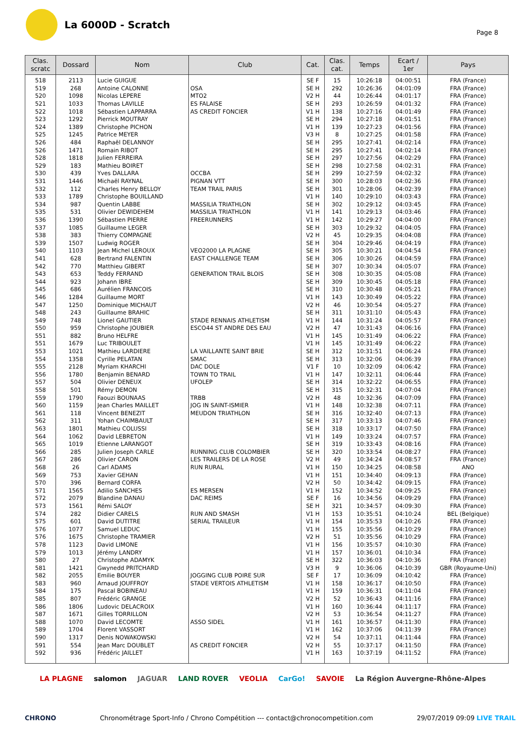La 6000D - Scratch
Page 8
| Clas. scratc | Dossard | Nom | Club | Cat. | Clas. cat. | Temps | Ecart / 1er | Pays |
| --- | --- | --- | --- | --- | --- | --- | --- | --- |
| 518 | 2113 | Lucie GUIGUE | | SE F | 15 | 10:26:18 | 04:00:51 | FRA (France) |
| 519 | 268 | Antoine CALONNE | OSA | SE H | 292 | 10:26:36 | 04:01:09 | FRA (France) |
| 520 | 1098 | Nicolas LEPERE | MTO2 | V2 H | 44 | 10:26:44 | 04:01:17 | FRA (France) |
| 521 | 1033 | Thomas LAVILLE | ES FALAISE | SE H | 293 | 10:26:59 | 04:01:32 | FRA (France) |
| 522 | 1018 | Sébastien LAPPARRA | AS CREDIT FONCIER | V1 H | 138 | 10:27:16 | 04:01:49 | FRA (France) |
| 523 | 1292 | Pierrick MOUTRAY | | SE H | 294 | 10:27:18 | 04:01:51 | FRA (France) |
| 524 | 1389 | Christophe PICHON | | V1 H | 139 | 10:27:23 | 04:01:56 | FRA (France) |
| 525 | 1245 | Patrice MEYER | | V3 H | 8 | 10:27:25 | 04:01:58 | FRA (France) |
| 526 | 484 | Raphaël DELANNOY | | SE H | 295 | 10:27:41 | 04:02:14 | FRA (France) |
| 526 | 1471 | Romain RIBOT | | SE H | 295 | 10:27:41 | 04:02:14 | FRA (France) |
| 528 | 1818 | Julien FERREIRA | | SE H | 297 | 10:27:56 | 04:02:29 | FRA (France) |
| 529 | 183 | Mathieu BOIRET | | SE H | 298 | 10:27:58 | 04:02:31 | FRA (France) |
| 530 | 439 | Yves DALLARA | OCCBA | SE H | 299 | 10:27:59 | 04:02:32 | FRA (France) |
| 531 | 1446 | Michaël RAYNAL | PIGNAN VTT | SE H | 300 | 10:28:03 | 04:02:36 | FRA (France) |
| 532 | 112 | Charles Henry BELLOY | TEAM TRAIL PARIS | SE H | 301 | 10:28:06 | 04:02:39 | FRA (France) |
| 533 | 1789 | Christophe BOUILLAND | | V1 H | 140 | 10:29:10 | 04:03:43 | FRA (France) |
| 534 | 987 | Quentin LABBE | MASSILIA TRIATHLON | SE H | 302 | 10:29:12 | 04:03:45 | FRA (France) |
| 535 | 531 | Olivier DEWIDEHEM | MASSILIA TRIATHLON | V1 H | 141 | 10:29:13 | 04:03:46 | FRA (France) |
| 536 | 1390 | Sébastien PIERRE | FREERUNNERS | V1 H | 142 | 10:29:27 | 04:04:00 | FRA (France) |
| 537 | 1085 | Guillaume LEGER | | SE H | 303 | 10:29:32 | 04:04:05 | FRA (France) |
| 538 | 383 | Thierry COMPAGNE | | V2 H | 45 | 10:29:35 | 04:04:08 | FRA (France) |
| 539 | 1507 | Ludwig ROGER | | SE H | 304 | 10:29:46 | 04:04:19 | FRA (France) |
| 540 | 1103 | Jean Michel LEROUX | VEO2000 LA PLAGNE | SE H | 305 | 10:30:21 | 04:04:54 | FRA (France) |
| 541 | 628 | Bertrand FALENTIN | EAST CHALLENGE TEAM | SE H | 306 | 10:30:26 | 04:04:59 | FRA (France) |
| 542 | 770 | Matthieu GIBERT | | SE H | 307 | 10:30:34 | 04:05:07 | FRA (France) |
| 543 | 653 | Teddy FERRAND | GENERATION TRAIL BLOIS | SE H | 308 | 10:30:35 | 04:05:08 | FRA (France) |
| 544 | 923 | Johann IBRE | | SE H | 309 | 10:30:45 | 04:05:18 | FRA (France) |
| 545 | 686 | Aurélien FRANCOIS | | SE H | 310 | 10:30:48 | 04:05:21 | FRA (France) |
| 546 | 1284 | Guillaume MORT | | V1 H | 143 | 10:30:49 | 04:05:22 | FRA (France) |
| 547 | 1250 | Dominique MICHAUT | | V2 H | 46 | 10:30:54 | 04:05:27 | FRA (France) |
| 548 | 243 | Guillaume BRAHIC | | SE H | 311 | 10:31:10 | 04:05:43 | FRA (France) |
| 549 | 748 | Lionel GAUTIER | STADE RENNAIS ATHLETISM | V1 H | 144 | 10:31:24 | 04:05:57 | FRA (France) |
| 550 | 959 | Christophe JOUBIER | ESCO44 ST ANDRE DES EAU | V2 H | 47 | 10:31:43 | 04:06:16 | FRA (France) |
| 551 | 882 | Bruno HELFRE | | V1 H | 145 | 10:31:49 | 04:06:22 | FRA (France) |
| 551 | 1679 | Luc TRIBOULET | | V1 H | 145 | 10:31:49 | 04:06:22 | FRA (France) |
| 553 | 1021 | Mathieu LARDIERE | LA VAILLANTE SAINT BRIE | SE H | 312 | 10:31:51 | 04:06:24 | FRA (France) |
| 554 | 1358 | Cyrille PELATAN | SMAC | SE H | 313 | 10:32:06 | 04:06:39 | FRA (France) |
| 555 | 2128 | Myriam KHARCHI | DAC DOLE | V1 F | 10 | 10:32:09 | 04:06:42 | FRA (France) |
| 556 | 1780 | Benjamin BENARD | TOWN TO TRAIL | V1 H | 147 | 10:32:11 | 04:06:44 | FRA (France) |
| 557 | 504 | Olivier DENEUX | UFOLEP | SE H | 314 | 10:32:22 | 04:06:55 | FRA (France) |
| 558 | 501 | Rémy DEMON | | SE H | 315 | 10:32:31 | 04:07:04 | FRA (France) |
| 559 | 1790 | Faouzi BOUNAAS | TRBB | V2 H | 48 | 10:32:36 | 04:07:09 | FRA (France) |
| 560 | 1159 | Jean Charles MAILLET | JOG IN SAINT-ISMIER | V1 H | 148 | 10:32:38 | 04:07:11 | FRA (France) |
| 561 | 118 | Vincent BENEZIT | MEUDON TRIATHLON | SE H | 316 | 10:32:40 | 04:07:13 | FRA (France) |
| 562 | 311 | Yohan CHAIMBAULT | | SE H | 317 | 10:33:13 | 04:07:46 | FRA (France) |
| 563 | 1801 | Mathieu COLUSSI | | SE H | 318 | 10:33:17 | 04:07:50 | FRA (France) |
| 564 | 1062 | David LEBRETON | | V1 H | 149 | 10:33:24 | 04:07:57 | FRA (France) |
| 565 | 1019 | Etienne LARANGOT | | SE H | 319 | 10:33:43 | 04:08:16 | FRA (France) |
| 566 | 285 | Julien Joseph CARLE | RUNNING CLUB COLOMBIER | SE H | 320 | 10:33:54 | 04:08:27 | FRA (France) |
| 567 | 286 | Olivier CARON | LES TRAILERS DE LA ROSE | V2 H | 49 | 10:34:24 | 04:08:57 | FRA (France) |
| 568 | 26 | Carl ADAMS | RUN RURAL | V1 H | 150 | 10:34:25 | 04:08:58 | ANO |
| 569 | 753 | Xavier GEHAN | | V1 H | 151 | 10:34:40 | 04:09:13 | FRA (France) |
| 570 | 396 | Bernard CORFA | | V2 H | 50 | 10:34:42 | 04:09:15 | FRA (France) |
| 571 | 1565 | Adilio SANCHES | ES MERSEN | V1 H | 152 | 10:34:52 | 04:09:25 | FRA (France) |
| 572 | 2079 | Blandine DANAU | DAC REIMS | SE F | 16 | 10:34:56 | 04:09:29 | FRA (France) |
| 573 | 1561 | Rémi SALOY | | SE H | 321 | 10:34:57 | 04:09:30 | FRA (France) |
| 574 | 282 | Didier CARELS | RUN AND SMASH | V1 H | 153 | 10:35:51 | 04:10:24 | BEL (Belgique) |
| 575 | 601 | David DUTITRE | SERIAL TRAILEUR | V1 H | 154 | 10:35:53 | 04:10:26 | FRA (France) |
| 576 | 1077 | Samuel LEDUC | | V1 H | 155 | 10:35:56 | 04:10:29 | FRA (France) |
| 576 | 1675 | Christophe TRAMIER | | V2 H | 51 | 10:35:56 | 04:10:29 | FRA (France) |
| 578 | 1123 | David LIMONE | | V1 H | 156 | 10:35:57 | 04:10:30 | FRA (France) |
| 579 | 1013 | Jérémy LANDRY | | V1 H | 157 | 10:36:01 | 04:10:34 | FRA (France) |
| 580 | 27 | Christophe ADAMYK | | SE H | 322 | 10:36:03 | 04:10:36 | FRA (France) |
| 581 | 1421 | Gwynedd PRITCHARD | | V3 H | 9 | 10:36:06 | 04:10:39 | GBR (Royaume-Uni) |
| 582 | 2055 | Emilie BOUYER | JOGGING CLUB POIRE SUR | SE F | 17 | 10:36:09 | 04:10:42 | FRA (France) |
| 583 | 960 | Arnaud JOUFFROY | STADE VERTOIS ATHLETISM | V1 H | 158 | 10:36:17 | 04:10:50 | FRA (France) |
| 584 | 175 | Pascal BOBINEAU | | V1 H | 159 | 10:36:31 | 04:11:04 | FRA (France) |
| 585 | 807 | Frédéric GRANGE | | V2 H | 52 | 10:36:43 | 04:11:16 | FRA (France) |
| 586 | 1806 | Ludovic DELACROIX | | V1 H | 160 | 10:36:44 | 04:11:17 | FRA (France) |
| 587 | 1671 | Gilles TORRILLON | | V2 H | 53 | 10:36:54 | 04:11:27 | FRA (France) |
| 588 | 1070 | David LECOMTE | ASSO SIDEL | V1 H | 161 | 10:36:57 | 04:11:30 | FRA (France) |
| 589 | 1704 | Florent VASSORT | | V1 H | 162 | 10:37:06 | 04:11:39 | FRA (France) |
| 590 | 1317 | Denis NOWAKOWSKI | | V2 H | 54 | 10:37:11 | 04:11:44 | FRA (France) |
| 591 | 554 | Jean Marc DOUBLET | AS CREDIT FONCIER | V2 H | 55 | 10:37:17 | 04:11:50 | FRA (France) |
| 592 | 936 | Frédéric JAILLET | | V1 H | 163 | 10:37:19 | 04:11:52 | FRA (France) |
LA PLAGNE salomon JAGUAR LAND ROVER VEOLIA CarGo! SAVOIE La Région Auvergne-Rhône-Alpes
CHRONO Chronométrage Sport-Info / Chrono Compétition --- contact@chronocompetition.com 29/07/2019 09:09 LIVE TRAIL